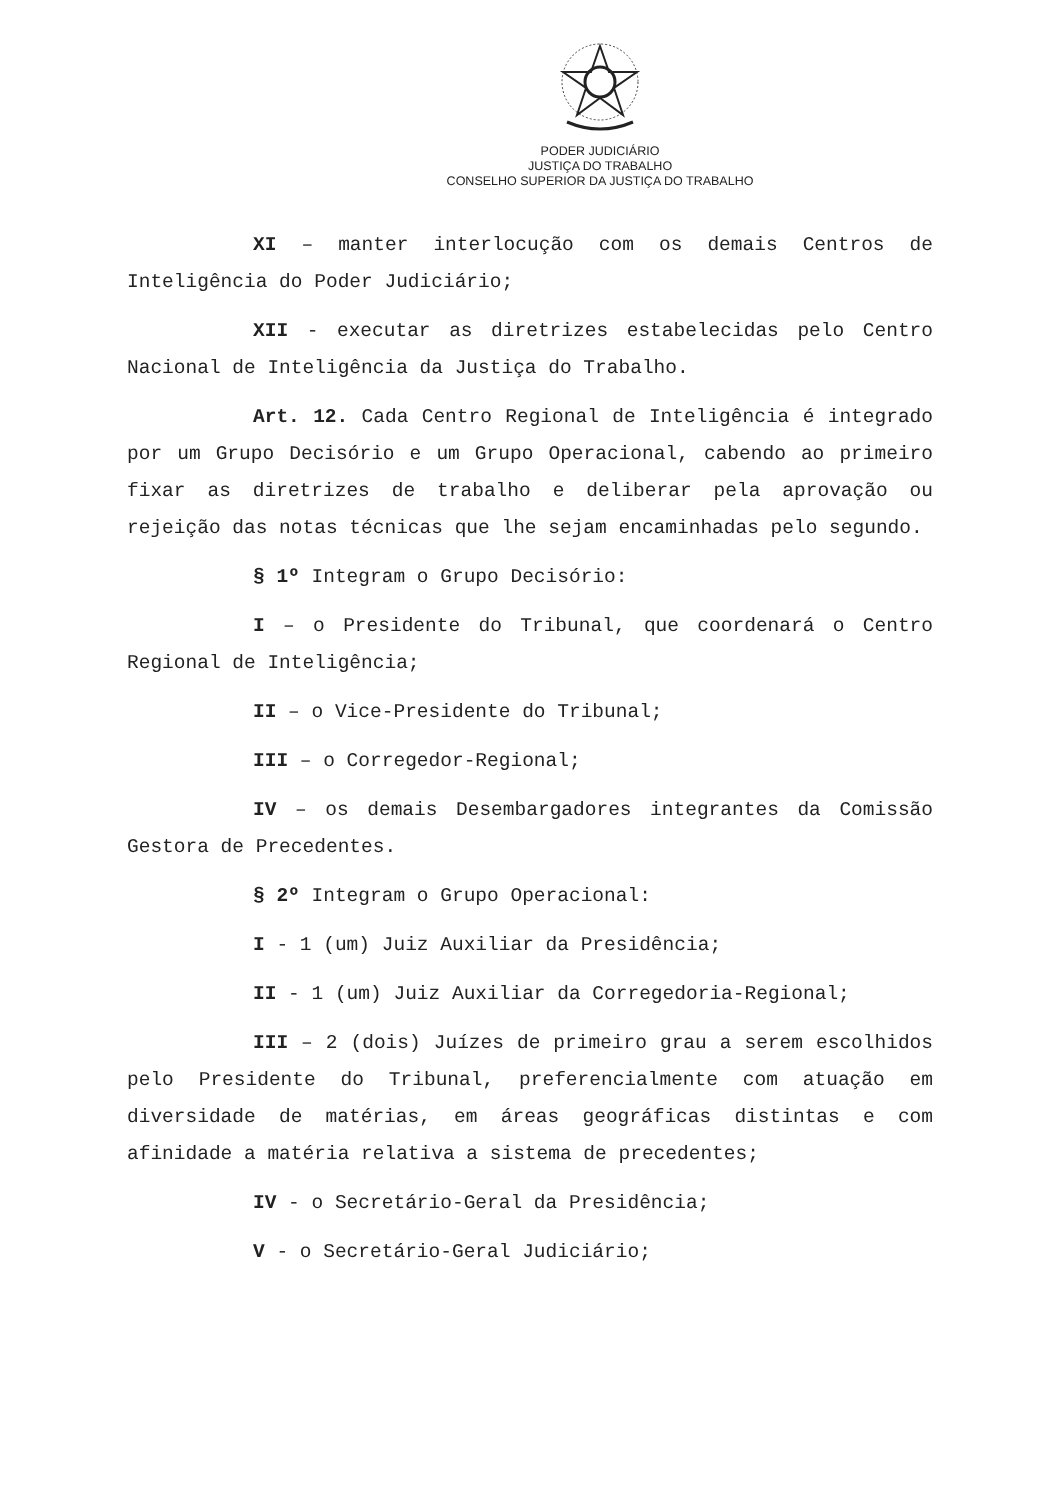PODER JUDICIÁRIO
JUSTIÇA DO TRABALHO
CONSELHO SUPERIOR DA JUSTIÇA DO TRABALHO
XI – manter interlocução com os demais Centros de Inteligência do Poder Judiciário;
XII - executar as diretrizes estabelecidas pelo Centro Nacional de Inteligência da Justiça do Trabalho.
Art. 12. Cada Centro Regional de Inteligência é integrado por um Grupo Decisório e um Grupo Operacional, cabendo ao primeiro fixar as diretrizes de trabalho e deliberar pela aprovação ou rejeição das notas técnicas que lhe sejam encaminhadas pelo segundo.
§ 1º Integram o Grupo Decisório:
I – o Presidente do Tribunal, que coordenará o Centro Regional de Inteligência;
II – o Vice-Presidente do Tribunal;
III – o Corregedor-Regional;
IV – os demais Desembargadores integrantes da Comissão Gestora de Precedentes.
§ 2º Integram o Grupo Operacional:
I - 1 (um) Juiz Auxiliar da Presidência;
II - 1 (um) Juiz Auxiliar da Corregedoria-Regional;
III – 2 (dois) Juízes de primeiro grau a serem escolhidos pelo Presidente do Tribunal, preferencialmente com atuação em diversidade de matérias, em áreas geográficas distintas e com afinidade a matéria relativa a sistema de precedentes;
IV - o Secretário-Geral da Presidência;
V - o Secretário-Geral Judiciário;